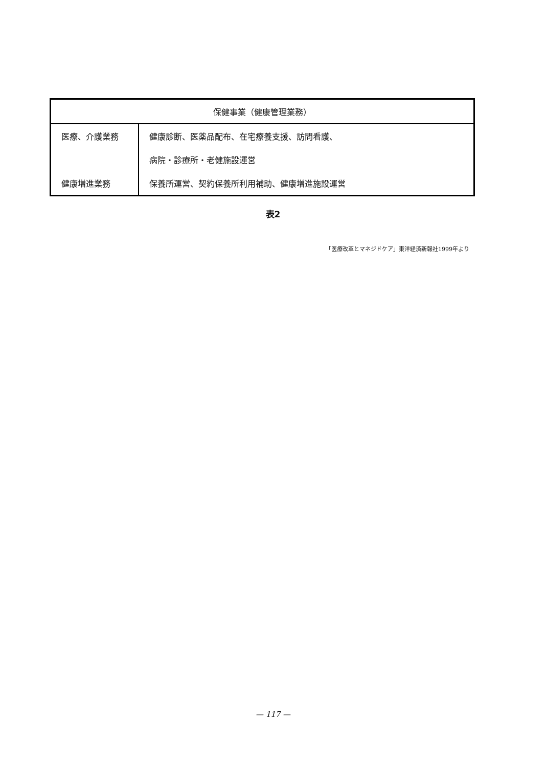| 保健事業（健康管理業務） | |
| --- | --- |
| 医療、介護業務 | 健康診断、医薬品配布、在宅療養支援、訪問看護、 |
| | 病院・診療所・老健施設運営 |
| 健康増進業務 | 保養所運営、契約保養所利用補助、健康増進施設運営 |
表2
「医療改革とマネジドケア」東洋経済新報社1999年より
— 117 —